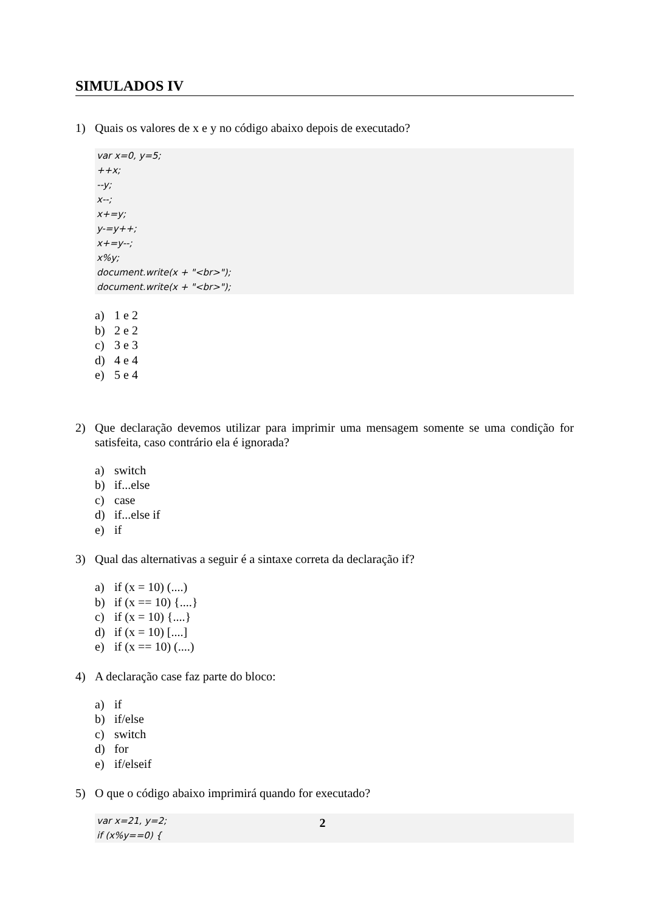SIMULADOS IV
1) Quais os valores de x e y no código abaixo depois de executado?
var x=0, y=5;
++x;
--y;
x--;
x+=y;
y-=y++;
x+=y--;
x%y;
document.write(x + "<br>");
document.write(x + "<br>");
a) 1 e 2
b) 2 e 2
c) 3 e 3
d) 4 e 4
e) 5 e 4
2) Que declaração devemos utilizar para imprimir uma mensagem somente se uma condição for satisfeita, caso contrário ela é ignorada?
a) switch
b) if...else
c) case
d) if...else if
e) if
3) Qual das alternativas a seguir é a sintaxe correta da declaração if?
a) if (x = 10) (....)
b) if (x == 10) {....}
c) if (x = 10) {....}
d) if (x = 10) [....]
e) if (x == 10) (....)
4) A declaração case faz parte do bloco:
a) if
b) if/else
c) switch
d) for
e) if/elseif
5) O que o código abaixo imprimirá quando for executado?
var x=21, y=2;
if (x%y==0) {
2